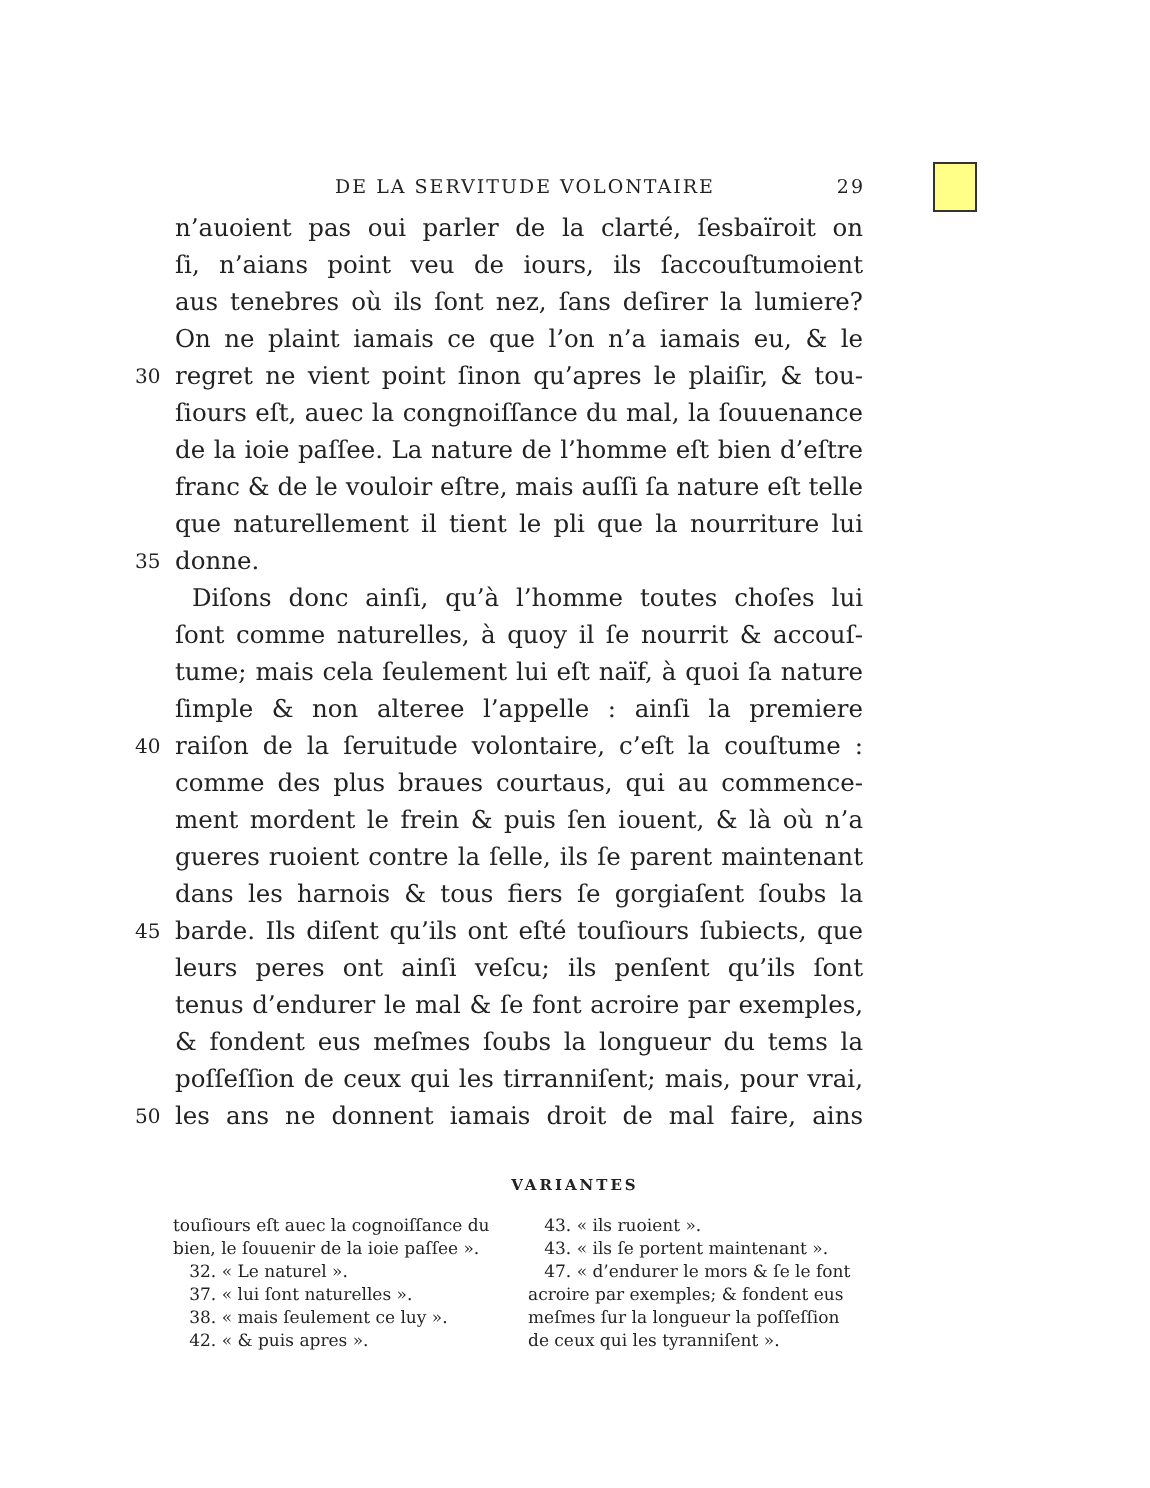DE LA SERVITUDE VOLONTAIRE 29
n’auoient pas oui parler de la clarté, ſesbaïroit on
ſi, n’aians point veu de iours, ils ſaccouſtumoient
aus tenebres où ils ſont nez, ſans deſirer la lumiere?
On ne plaint iamais ce que l’on n’a iamais eu, & le
30 regret ne vient point ſinon qu’apres le plaiſir, & tou-
ſiours eſt, auec la congnoiſſance du mal, la ſouuenance
de la ioie paſſee. La nature de l’homme eſt bien d’eſtre
franc & de le vouloir eſtre, mais auſſi ſa nature eſt telle
que naturellement il tient le pli que la nourriture lui
35 donne.
Diſons donc ainſi, qu’à l’homme toutes choſes lui
ſont comme naturelles, à quoy il ſe nourrit & accouſ-
tume; mais cela ſeulement lui eſt naïf, à quoi ſa nature
ſimple & non alteree l’appelle : ainſi la premiere
40 raiſon de la ſeruitude volontaire, c’eſt la couſtume :
comme des plus braues courtaus, qui au commence-
ment mordent le frein & puis ſen iouent, & là où n’a
gueres ruoient contre la ſelle, ils ſe parent maintenant
dans les harnois & tous fiers ſe gorgiaſent ſoubs la
45 barde. Ils diſent qu’ils ont eſté touſiours ſubiects, que
leurs peres ont ainſi veſcu; ils penſent qu’ils ſont
tenus d’endurer le mal & ſe font acroire par exemples,
& fondent eus meſmes ſoubs la longueur du tems la
poſſeſſion de ceux qui les tirranniſent; mais, pour vrai,
50 les ans ne donnent iamais droit de mal faire, ains
VARIANTES
touſiours eſt auec la cognoiſſance du bien, le ſouuenir de la ioie paſſee ».
32. « Le naturel ».
37. « lui ſont naturelles ».
38. « mais ſeulement ce luy ».
42. « & puis apres ».
43. « ils ruoient ».
43. « ils ſe portent maintenant ».
47. « d’endurer le mors & ſe le font acroire par exemples; & fondent eus meſmes ſur la longueur la poſſeſſion de ceux qui les tyranniſent ».